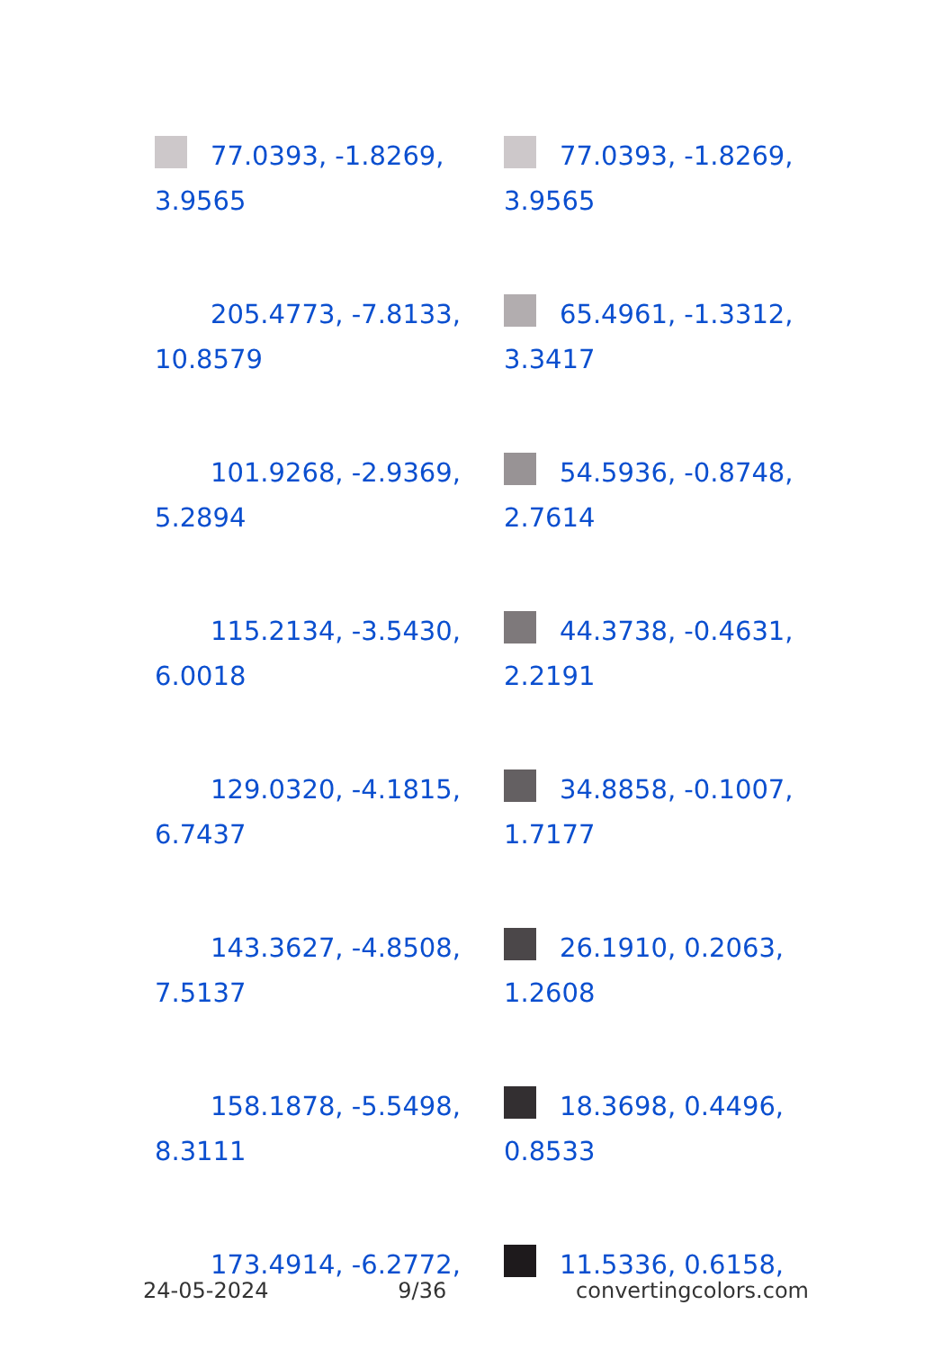77.0393, -1.8269, 3.9565
77.0393, -1.8269, 3.9565
205.4773, -7.8133, 10.8579
65.4961, -1.3312, 3.3417
101.9268, -2.9369, 5.2894
54.5936, -0.8748, 2.7614
115.2134, -3.5430, 6.0018
44.3738, -0.4631, 2.2191
129.0320, -4.1815, 6.7437
34.8858, -0.1007, 1.7177
143.3627, -4.8508, 7.5137
26.1910, 0.2063, 1.2608
158.1878, -5.5498, 8.3111
18.3698, 0.4496, 0.8533
173.4914, -6.2772,
11.5336, 0.6158,
24-05-2024 9/36 convertingcolors.com